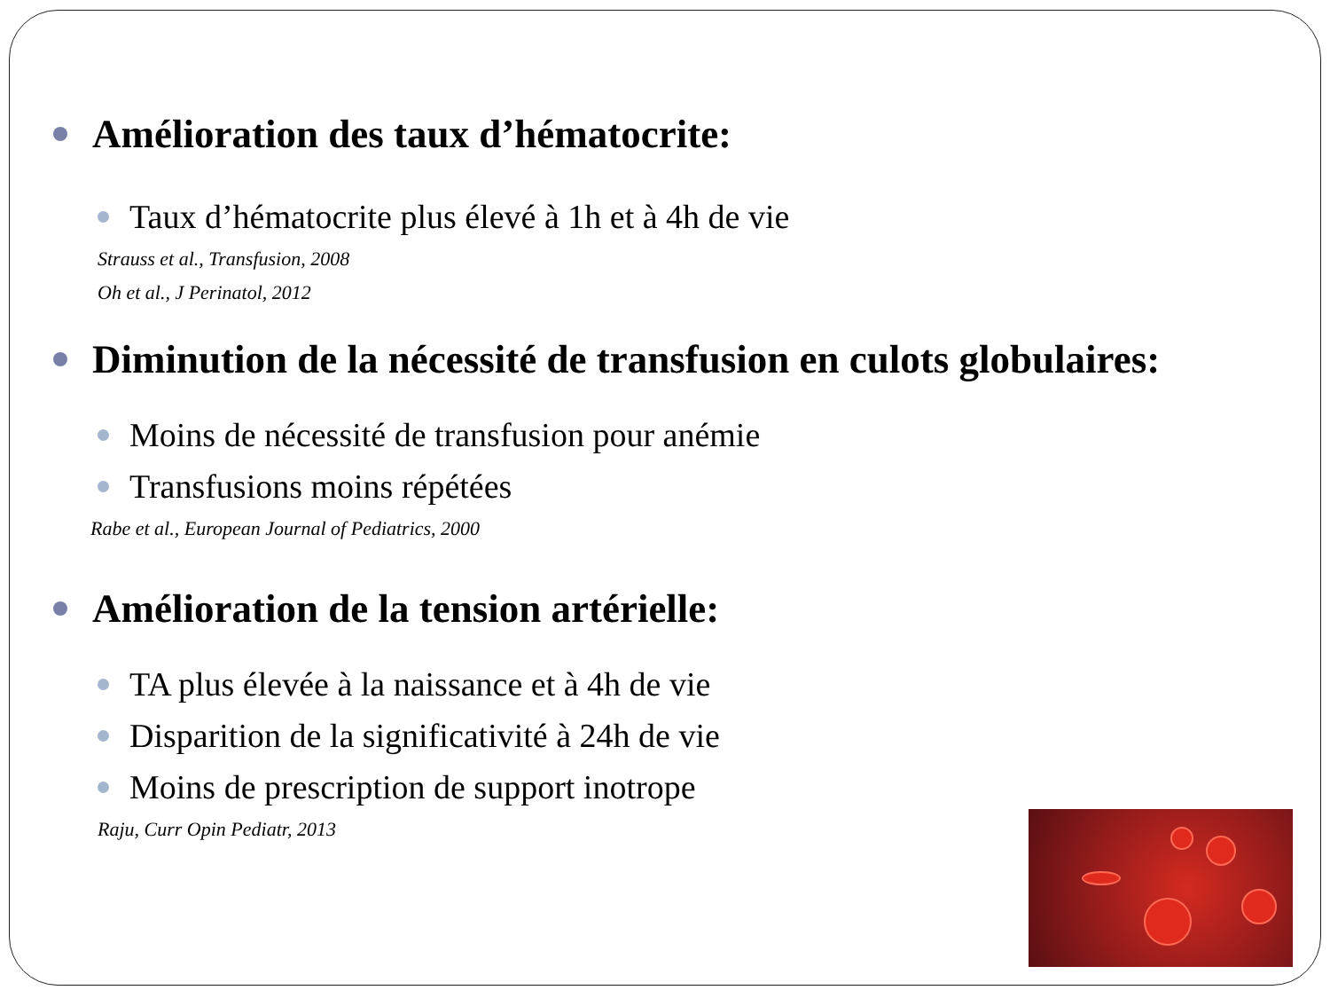Amélioration des taux d’hématocrite:
Taux d’hématocrite plus élevé à 1h et à 4h de vie
Strauss et al., Transfusion, 2008
Oh et al., J Perinatol, 2012
Diminution de la nécessité de transfusion en culots globulaires:
Moins de nécessité de transfusion pour anémie
Transfusions moins répétées
Rabe et al., European Journal of Pediatrics, 2000
Amélioration de la tension artérielle:
TA plus élevée à la naissance et à 4h de vie
Disparition de la significativité à 24h de vie
Moins de prescription de support inotrope
Raju, Curr Opin Pediatr, 2013